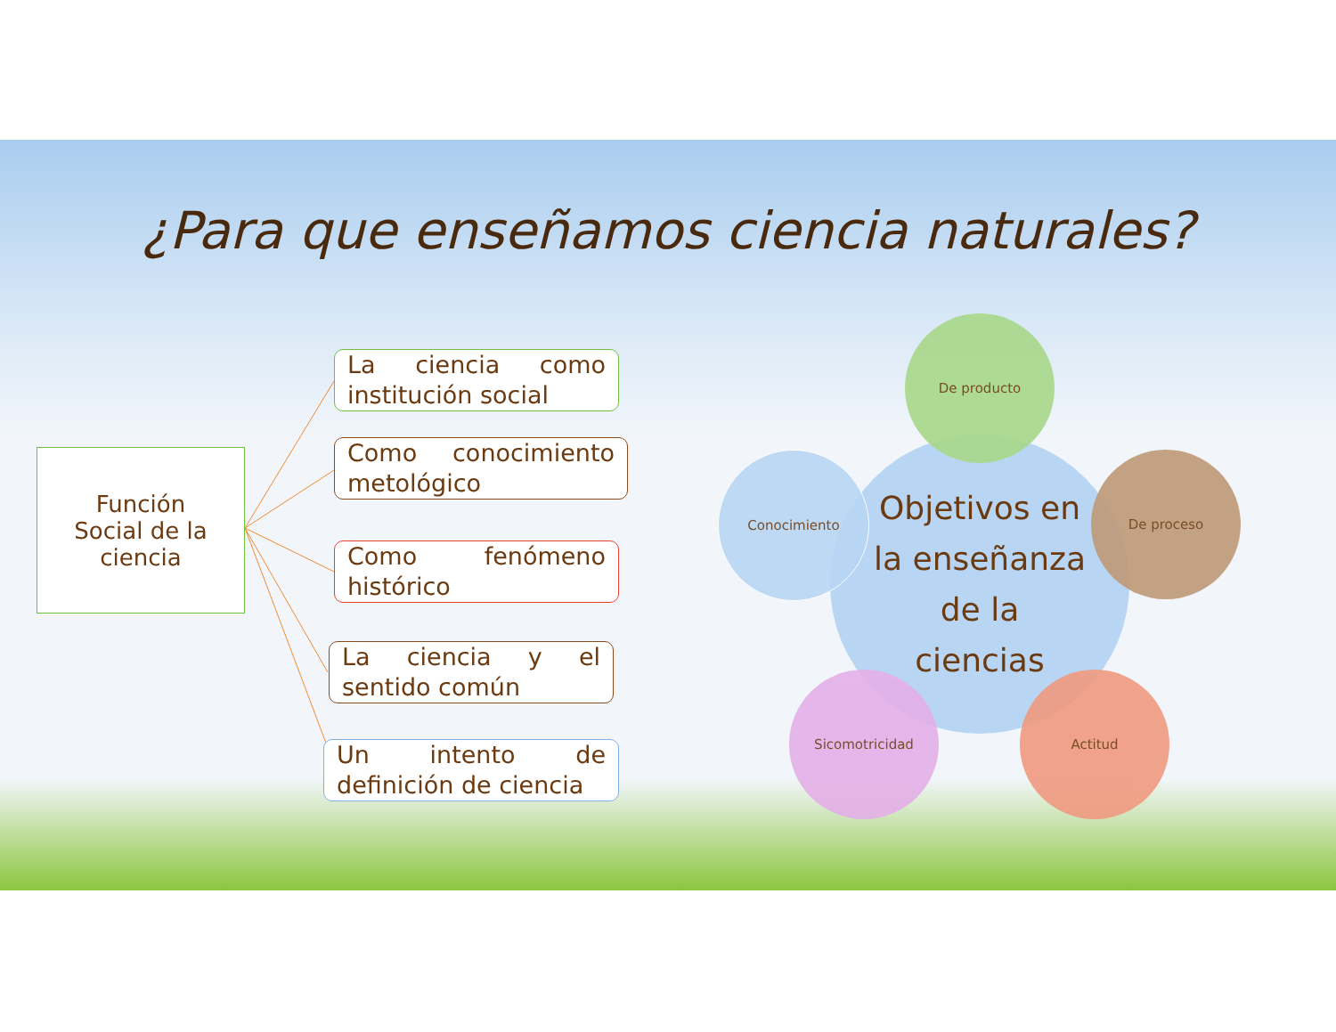¿Para que enseñamos ciencia naturales?
Función
Social de la
ciencia
La ciencia como institución social
Como conocimiento metológico
Como fenómeno histórico
La ciencia y el sentido común
Un intento de definición de ciencia
Objetivos en
la enseñanza
de la
ciencias
De producto
Conocimiento De proceso
Sicomotricidad Actitud